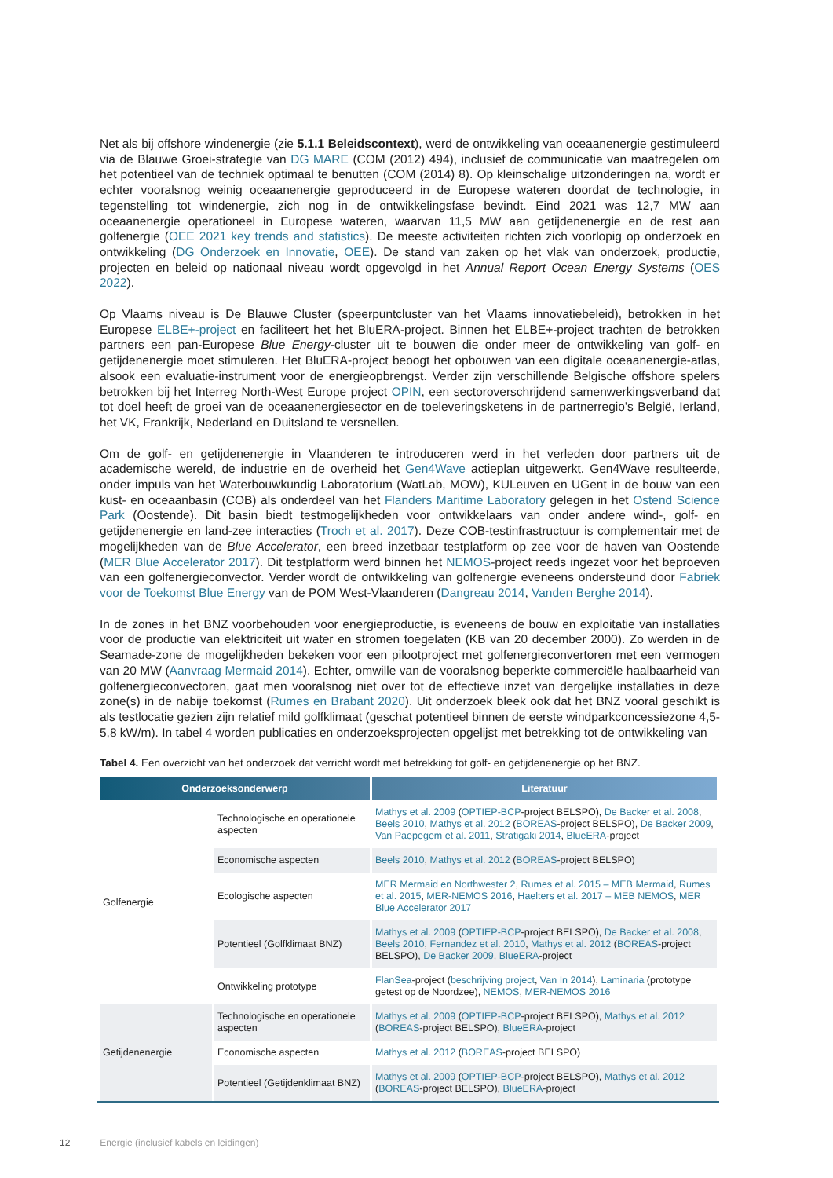Net als bij offshore windenergie (zie 5.1.1 Beleidscontext), werd de ontwikkeling van oceaanenergie gestimuleerd via de Blauwe Groei-strategie van DG MARE (COM (2012) 494), inclusief de communicatie van maatregelen om het potentieel van de techniek optimaal te benutten (COM (2014) 8). Op kleinschalige uitzonderingen na, wordt er echter vooralsnog weinig oceaanenergie geproduceerd in de Europese wateren doordat de technologie, in tegenstelling tot windenergie, zich nog in de ontwikkelingsfase bevindt. Eind 2021 was 12,7 MW aan oceaanenergie operationeel in Europese wateren, waarvan 11,5 MW aan getijdenenergie en de rest aan golfenergie (OEE 2021 key trends and statistics). De meeste activiteiten richten zich voorlopig op onderzoek en ontwikkeling (DG Onderzoek en Innovatie, OEE). De stand van zaken op het vlak van onderzoek, productie, projecten en beleid op nationaal niveau wordt opgevolgd in het Annual Report Ocean Energy Systems (OES 2022).
Op Vlaams niveau is De Blauwe Cluster (speerpuntcluster van het Vlaams innovatiebeleid), betrokken in het Europese ELBE+-project en faciliteert het het BluERA-project. Binnen het ELBE+-project trachten de betrokken partners een pan-Europese Blue Energy-cluster uit te bouwen die onder meer de ontwikkeling van golf- en getijdenenergie moet stimuleren. Het BluERA-project beoogt het opbouwen van een digitale oceaanenergie-atlas, alsook een evaluatie-instrument voor de energieopbrengst. Verder zijn verschillende Belgische offshore spelers betrokken bij het Interreg North-West Europe project OPIN, een sectoroverschrijdend samenwerkingsverband dat tot doel heeft de groei van de oceaanenergiesector en de toeleveringsketens in de partnerregio’s België, Ierland, het VK, Frankrijk, Nederland en Duitsland te versnellen.
Om de golf- en getijdenenergie in Vlaanderen te introduceren werd in het verleden door partners uit de academische wereld, de industrie en de overheid het Gen4Wave actieplan uitgewerkt. Gen4Wave resulteerde, onder impuls van het Waterbouwkundig Laboratorium (WatLab, MOW), KULeuven en UGent in de bouw van een kust- en oceaanbasin (COB) als onderdeel van het Flanders Maritime Laboratory gelegen in het Ostend Science Park (Oostende). Dit basin biedt testmogelijkheden voor ontwikkelaars van onder andere wind-, golf- en getijdenenergie en land-zee interacties (Troch et al. 2017). Deze COB-testinfrastructuur is complementair met de mogelijkheden van de Blue Accelerator, een breed inzetbaar testplatform op zee voor de haven van Oostende (MER Blue Accelerator 2017). Dit testplatform werd binnen het NEMOS-project reeds ingezet voor het beproeven van een golfenergieconvector. Verder wordt de ontwikkeling van golfenergie eveneens ondersteund door Fabriek voor de Toekomst Blue Energy van de POM West-Vlaanderen (Dangreau 2014, Vanden Berghe 2014).
In de zones in het BNZ voorbehouden voor energieproductie, is eveneens de bouw en exploitatie van installaties voor de productie van elektriciteit uit water en stromen toegelaten (KB van 20 december 2000). Zo werden in de Seamade-zone de mogelijkheden bekeken voor een pilootproject met golfenergieconvertoren met een vermogen van 20 MW (Aanvraag Mermaid 2014). Echter, omwille van de vooralsnog beperkte commerciële haalbaarheid van golfenergieconvectoren, gaat men vooralsnog niet over tot de effectieve inzet van dergelijke installaties in deze zone(s) in de nabije toekomst (Rumes en Brabant 2020). Uit onderzoek bleek ook dat het BNZ vooral geschikt is als testlocatie gezien zijn relatief mild golfklimaat (geschat potentieel binnen de eerste windparkconcessiezone 4,5-5,8 kW/m). In tabel 4 worden publicaties en onderzoeksprojecten opgelijst met betrekking tot de ontwikkeling van
Tabel 4. Een overzicht van het onderzoek dat verricht wordt met betrekking tot golf- en getijdenenergie op het BNZ.
| Onderzoeksonderwerp | | Literatuur |
| --- | --- | --- |
| Golfenergie | Technologische en operationele aspecten | Mathys et al. 2009 ( OPTIEP-BCP -project BELSPO), De Backer et al. 2008 , Beels 2010 , Mathys et al. 2012 ( BOREAS -project BELSPO), De Backer 2009 , Van Paepegem et al. 2011 , Stratigaki 2014 , BlueERA -project |
| | Economische aspecten | Beels 2010 , Mathys et al. 2012 ( BOREAS -project BELSPO) |
| | Ecologische aspecten | MER Mermaid en Northwester 2 , Rumes et al. 2015 – MEB Mermaid , Rumes et al. 2015 , MER-NEMOS 2016 , Haelters et al. 2017 – MEB NEMOS , MER Blue Accelerator 2017 |
| | Potentieel (Golfklimaat BNZ) | Mathys et al. 2009 ( OPTIEP-BCP -project BELSPO), De Backer et al. 2008 , Beels 2010 , Fernandez et al. 2010 , Mathys et al. 2012 ( BOREAS -project BELSPO), De Backer 2009 , BlueERA -project |
| | Ontwikkeling prototype | FlanSea -project ( beschrijving project , Van In 2014 ), Laminaria (prototype getest op de Noordzee), NEMOS , MER-NEMOS 2016 |
| Getijdenenergie | Technologische en operationele aspecten | Mathys et al. 2009 ( OPTIEP-BCP -project BELSPO), Mathys et al. 2012 ( BOREAS -project BELSPO), BlueERA -project |
| | Economische aspecten | Mathys et al. 2012 ( BOREAS -project BELSPO) |
| | Potentieel (Getijdenklimaat BNZ) | Mathys et al. 2009 ( OPTIEP-BCP -project BELSPO), Mathys et al. 2012 ( BOREAS -project BELSPO), BlueERA -project |
12 Energie (inclusief kabels en leidingen)